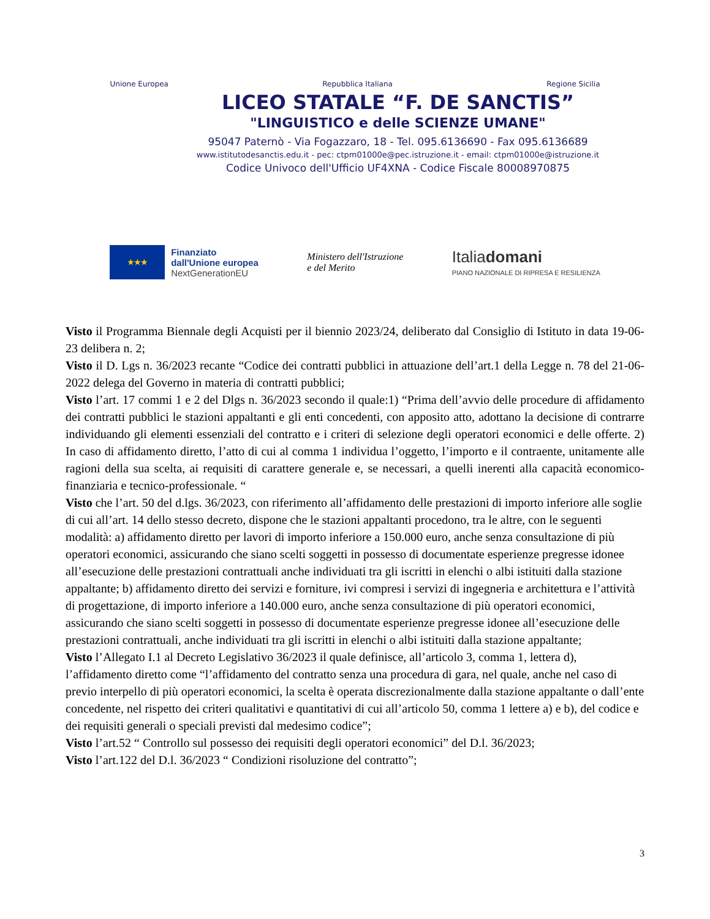Unione Europea Repubblica Italiana Regione Sicilia
LICEO STATALE “F. DE SANCTIS”
"LINGUISTICO e delle SCIENZE UMANE"
95047 Paternò - Via Fogazzaro, 18 - Tel. 095.6136690 - Fax 095.6136689
www.istitutodesanctis.edu.it - pec: ctpm01000e@pec.istruzione.it - email: ctpm01000e@istruzione.it
Codice Univoco dell'Ufficio UF4XNA - Codice Fiscale 80008970875
★★★
Finanziato
dall'Unione europea
NextGenerationEU
Ministero dell'Istruzione
e del Merito
Italiadomani
PIANO NAZIONALE DI RIPRESA E RESILIENZA
Visto il Programma Biennale degli Acquisti per il biennio 2023/24, deliberato dal Consiglio di Istituto in data 19-06-23 delibera n. 2;
Visto il D. Lgs n. 36/2023 recante “Codice dei contratti pubblici in attuazione dell’art.1 della Legge n. 78 del 21-06-2022 delega del Governo in materia di contratti pubblici;
Visto l’art. 17 commi 1 e 2 del Dlgs n. 36/2023 secondo il quale:1) “Prima dell’avvio delle procedure di affidamento dei contratti pubblici le stazioni appaltanti e gli enti concedenti, con apposito atto, adottano la decisione di contrarre individuando gli elementi essenziali del contratto e i criteri di selezione degli operatori economici e delle offerte. 2) In caso di affidamento diretto, l’atto di cui al comma 1 individua l’oggetto, l’importo e il contraente, unitamente alle ragioni della sua scelta, ai requisiti di carattere generale e, se necessari, a quelli inerenti alla capacità economico-finanziaria e tecnico-professionale. “
Visto che l’art. 50 del d.lgs. 36/2023, con riferimento all’affidamento delle prestazioni di importo inferiore alle soglie di cui all’art. 14 dello stesso decreto, dispone che le stazioni appaltanti procedono, tra le altre, con le seguenti modalità: a) affidamento diretto per lavori di importo inferiore a 150.000 euro, anche senza consultazione di più operatori economici, assicurando che siano scelti soggetti in possesso di documentate esperienze pregresse idonee all’esecuzione delle prestazioni contrattuali anche individuati tra gli iscritti in elenchi o albi istituiti dalla stazione appaltante; b) affidamento diretto dei servizi e forniture, ivi compresi i servizi di ingegneria e architettura e l’attività di progettazione, di importo inferiore a 140.000 euro, anche senza consultazione di più operatori economici, assicurando che siano scelti soggetti in possesso di documentate esperienze pregresse idonee all’esecuzione delle prestazioni contrattuali, anche individuati tra gli iscritti in elenchi o albi istituiti dalla stazione appaltante;
Visto l’Allegato I.1 al Decreto Legislativo 36/2023 il quale definisce, all’articolo 3, comma 1, lettera d), l’affidamento diretto come “l’affidamento del contratto senza una procedura di gara, nel quale, anche nel caso di previo interpello di più operatori economici, la scelta è operata discrezionalmente dalla stazione appaltante o dall’ente concedente, nel rispetto dei criteri qualitativi e quantitativi di cui all’articolo 50, comma 1 lettere a) e b), del codice e dei requisiti generali o speciali previsti dal medesimo codice”;
Visto l’art.52 “ Controllo sul possesso dei requisiti degli operatori economici” del D.l. 36/2023;
Visto l’art.122 del D.l. 36/2023 “ Condizioni risoluzione del contratto”;
3